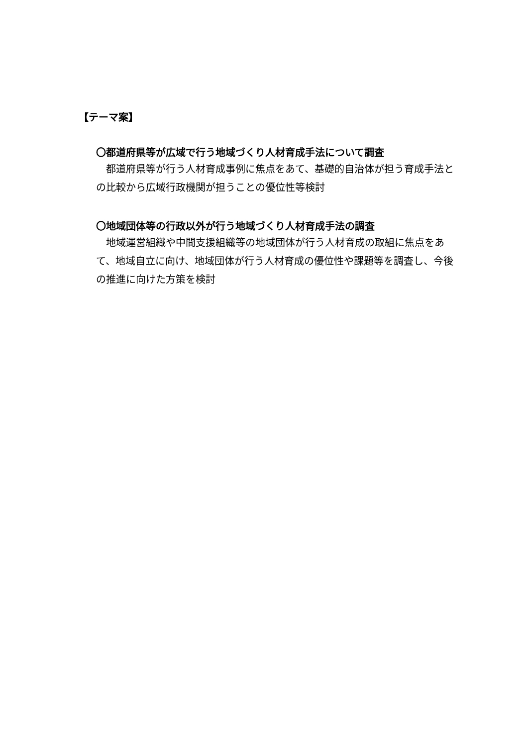【テーマ案】
〇都道府県等が広域で行う地域づくり人材育成手法について調査
都道府県等が行う人材育成事例に焦点をあて、基礎的自治体が担う育成手法との比較から広域行政機関が担うことの優位性等検討
〇地域団体等の行政以外が行う地域づくり人材育成手法の調査
地域運営組織や中間支援組織等の地域団体が行う人材育成の取組に焦点をあて、地域自立に向け、地域団体が行う人材育成の優位性や課題等を調査し、今後の推進に向けた方策を検討